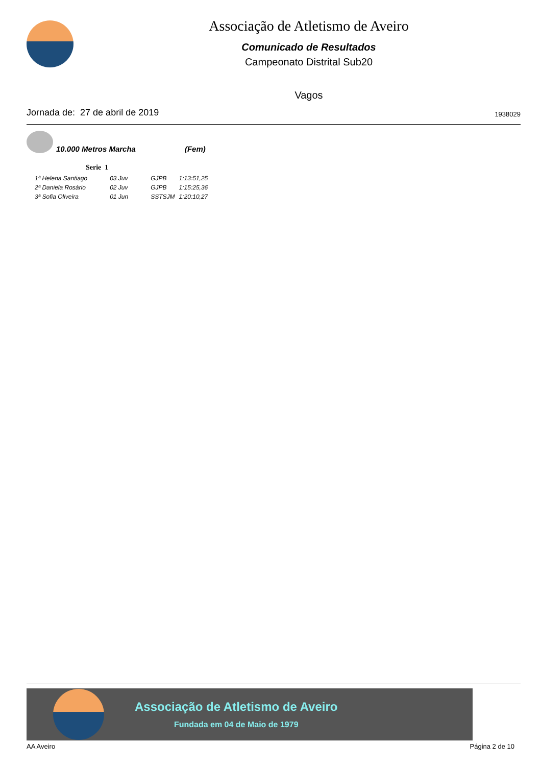Associação de Atletismo de Aveiro
Comunicado de Resultados
Campeonato Distrital Sub20
Vagos
Jornada de: 27 de abril de 2019 1938029
10.000 Metros Marcha (Fem)
Serie 1
| 1ª Helena Santiago | 03 Juv | GJPB | 1:13:51,25 |
| 2ª Daniela Rosário | 02 Juv | GJPB | 1:15:25,36 |
| 3ª Sofia Oliveira | 01 Jun | SSTSJM | 1:20:10,27 |
Associação de Atletismo de Aveiro
Fundada em 04 de Maio de 1979
AA Aveiro Página 2 de 10